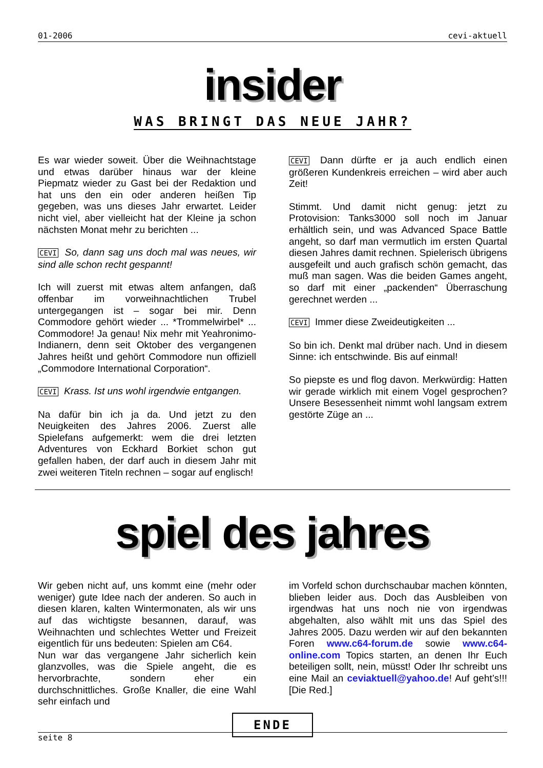01-2006 cevi-aktuell
insider
WAS BRINGT DAS NEUE JAHR?
Es war wieder soweit. Über die Weihnachtstage und etwas darüber hinaus war der kleine Piepmatz wieder zu Gast bei der Redaktion und hat uns den ein oder anderen heißen Tip gegeben, was uns dieses Jahr erwartet. Leider nicht viel, aber vielleicht hat der Kleine ja schon nächsten Monat mehr zu berichten ...
CEVI So, dann sag uns doch mal was neues, wir sind alle schon recht gespannt!
Ich will zuerst mit etwas altem anfangen, daß offenbar im vorweihnachtlichen Trubel untergegangen ist – sogar bei mir. Denn Commodore gehört wieder ... *Trommelwirbel* ... Commodore! Ja genau! Nix mehr mit Yeahronimo-Indianern, denn seit Oktober des vergangenen Jahres heißt und gehört Commodore nun offiziell „Commodore International Corporation“.
CEVI Krass. Ist uns wohl irgendwie entgangen.
Na dafür bin ich ja da. Und jetzt zu den Neuigkeiten des Jahres 2006. Zuerst alle Spielefans aufgemerkt: wem die drei letzten Adventures von Eckhard Borkiet schon gut gefallen haben, der darf auch in diesem Jahr mit zwei weiteren Titeln rechnen – sogar auf englisch!
CEVI Dann dürfte er ja auch endlich einen größeren Kundenkreis erreichen – wird aber auch Zeit!
Stimmt. Und damit nicht genug: jetzt zu Protovision: Tanks3000 soll noch im Januar erhältlich sein, und was Advanced Space Battle angeht, so darf man vermutlich im ersten Quartal diesen Jahres damit rechnen. Spielerisch übrigens ausgefeilt und auch grafisch schön gemacht, das muß man sagen. Was die beiden Games angeht, so darf mit einer „packenden“ Überraschung gerechnet werden ...
CEVI Immer diese Zweideutigkeiten ...
So bin ich. Denkt mal drüber nach. Und in diesem Sinne: ich entschwinde. Bis auf einmal!
So piepste es und flog davon. Merkwürdig: Hatten wir gerade wirklich mit einem Vogel gesprochen? Unsere Besessenheit nimmt wohl langsam extrem gestörte Züge an ...
spiel des jahres
Wir geben nicht auf, uns kommt eine (mehr oder weniger) gute Idee nach der anderen. So auch in diesen klaren, kalten Wintermonaten, als wir uns auf das wichtigste besannen, darauf, was Weihnachten und schlechtes Wetter und Freizeit eigentlich für uns bedeuten: Spielen am C64.
Nun war das vergangene Jahr sicherlich kein glanzvolles, was die Spiele angeht, die es hervorbrachte, sondern eher ein durchschnittliches. Große Knaller, die eine Wahl sehr einfach und
im Vorfeld schon durchschaubar machen könnten, blieben leider aus. Doch das Ausbleiben von irgendwas hat uns noch nie von irgendwas abgehalten, also wählt mit uns das Spiel des Jahres 2005. Dazu werden wir auf den bekannten Foren www.c64-forum.de sowie www.c64-online.com Topics starten, an denen Ihr Euch beteiligen sollt, nein, müsst! Oder Ihr schreibt uns eine Mail an ceviaktuell@yahoo.de! Auf geht’s!!! [Die Red.]
ENDE
seite 8